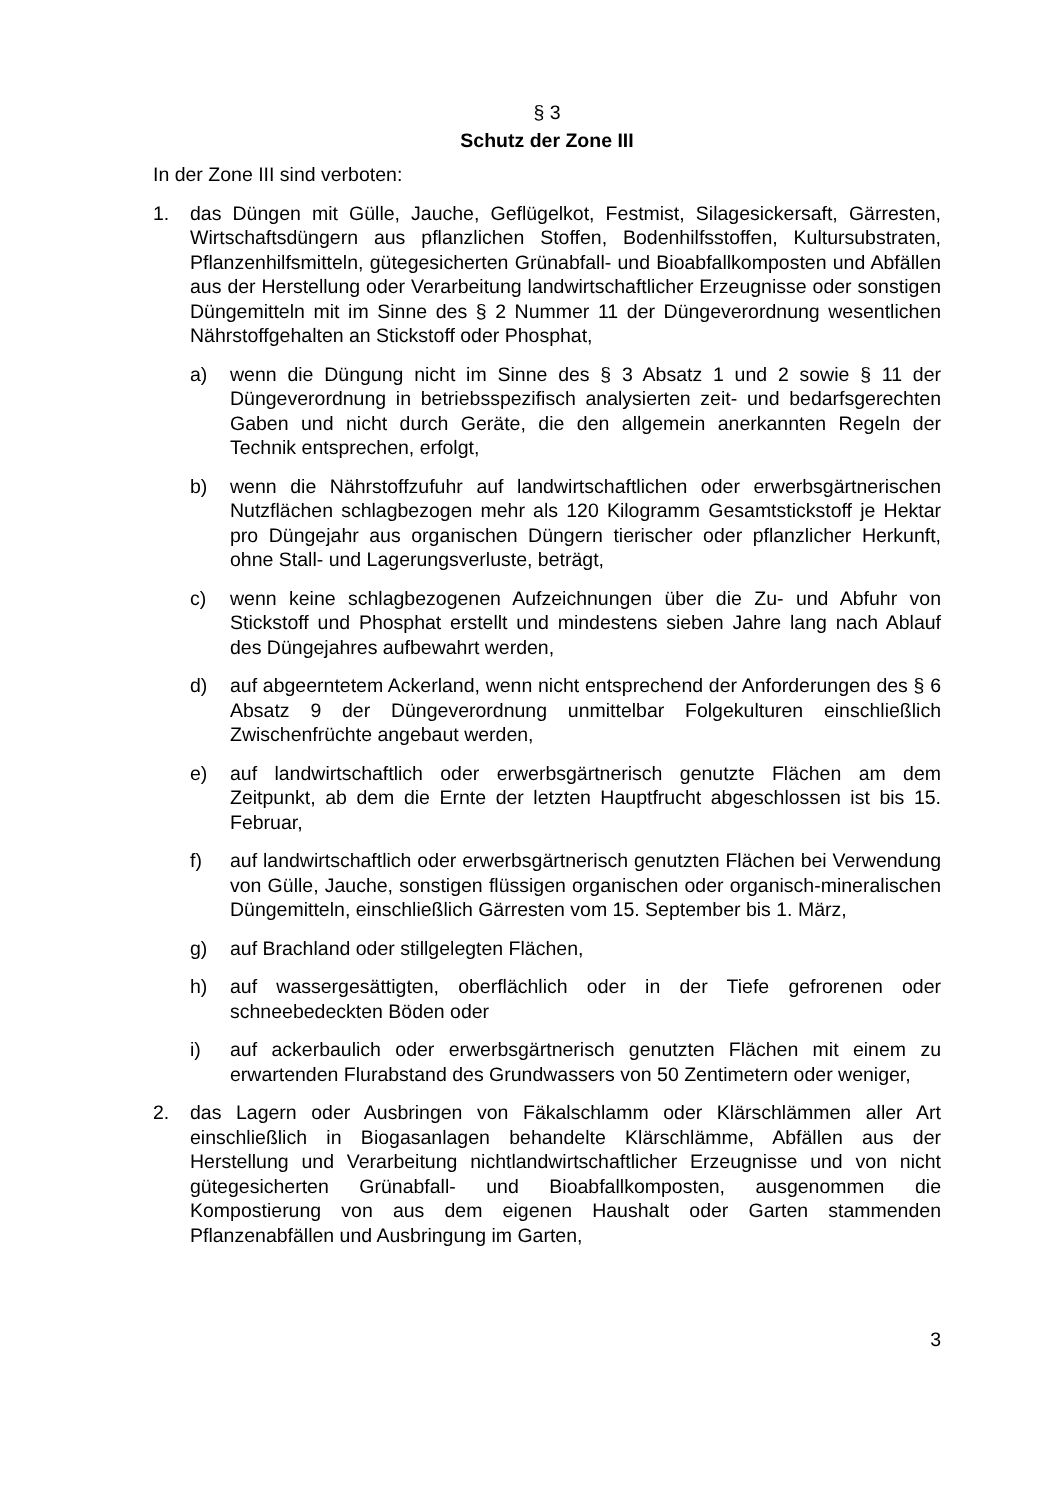§ 3
Schutz der Zone III
In der Zone III sind verboten:
1. das Düngen mit Gülle, Jauche, Geflügelkot, Festmist, Silagesickersaft, Gärresten, Wirtschaftsdüngern aus pflanzlichen Stoffen, Bodenhilfsstoffen, Kultursubstraten, Pflanzenhilfsmitteln, gütegesicherten Grünabfall- und Bioabfallkomposten und Abfällen aus der Herstellung oder Verarbeitung landwirtschaftlicher Erzeugnisse oder sonstigen Düngemitteln mit im Sinne des § 2 Nummer 11 der Düngeverordnung wesentlichen Nährstoffgehalten an Stickstoff oder Phosphat,
a) wenn die Düngung nicht im Sinne des § 3 Absatz 1 und 2 sowie § 11 der Düngeverordnung in betriebsspezifisch analysierten zeit- und bedarfsgerechten Gaben und nicht durch Geräte, die den allgemein anerkannten Regeln der Technik entsprechen, erfolgt,
b) wenn die Nährstoffzufuhr auf landwirtschaftlichen oder erwerbsgärtnerischen Nutzflächen schlagbezogen mehr als 120 Kilogramm Gesamtstickstoff je Hektar pro Düngejahr aus organischen Düngern tierischer oder pflanzlicher Herkunft, ohne Stall- und Lagerungsverluste, beträgt,
c) wenn keine schlagbezogenen Aufzeichnungen über die Zu- und Abfuhr von Stickstoff und Phosphat erstellt und mindestens sieben Jahre lang nach Ablauf des Düngejahres aufbewahrt werden,
d) auf abgeerntetem Ackerland, wenn nicht entsprechend der Anforderungen des § 6 Absatz 9 der Düngeverordnung unmittelbar Folgekulturen einschließlich Zwischenfrüchte angebaut werden,
e) auf landwirtschaftlich oder erwerbsgärtnerisch genutzte Flächen am dem Zeitpunkt, ab dem die Ernte der letzten Hauptfrucht abgeschlossen ist bis 15. Februar,
f) auf landwirtschaftlich oder erwerbsgärtnerisch genutzten Flächen bei Verwendung von Gülle, Jauche, sonstigen flüssigen organischen oder organisch-mineralischen Düngemitteln, einschließlich Gärresten vom 15. September bis 1. März,
g) auf Brachland oder stillgelegten Flächen,
h) auf wassergesättigten, oberflächlich oder in der Tiefe gefrorenen oder schneebedeckten Böden oder
i) auf ackerbaulich oder erwerbsgärtnerisch genutzten Flächen mit einem zu erwartenden Flurabstand des Grundwassers von 50 Zentimetern oder weniger,
2. das Lagern oder Ausbringen von Fäkalschlamm oder Klärschlämmen aller Art einschließlich in Biogasanlagen behandelte Klärschlämme, Abfällen aus der Herstellung und Verarbeitung nichtlandwirtschaftlicher Erzeugnisse und von nicht gütegesicherten Grünabfall- und Bioabfallkomposten, ausgenommen die Kompostierung von aus dem eigenen Haushalt oder Garten stammenden Pflanzenabfällen und Ausbringung im Garten,
3